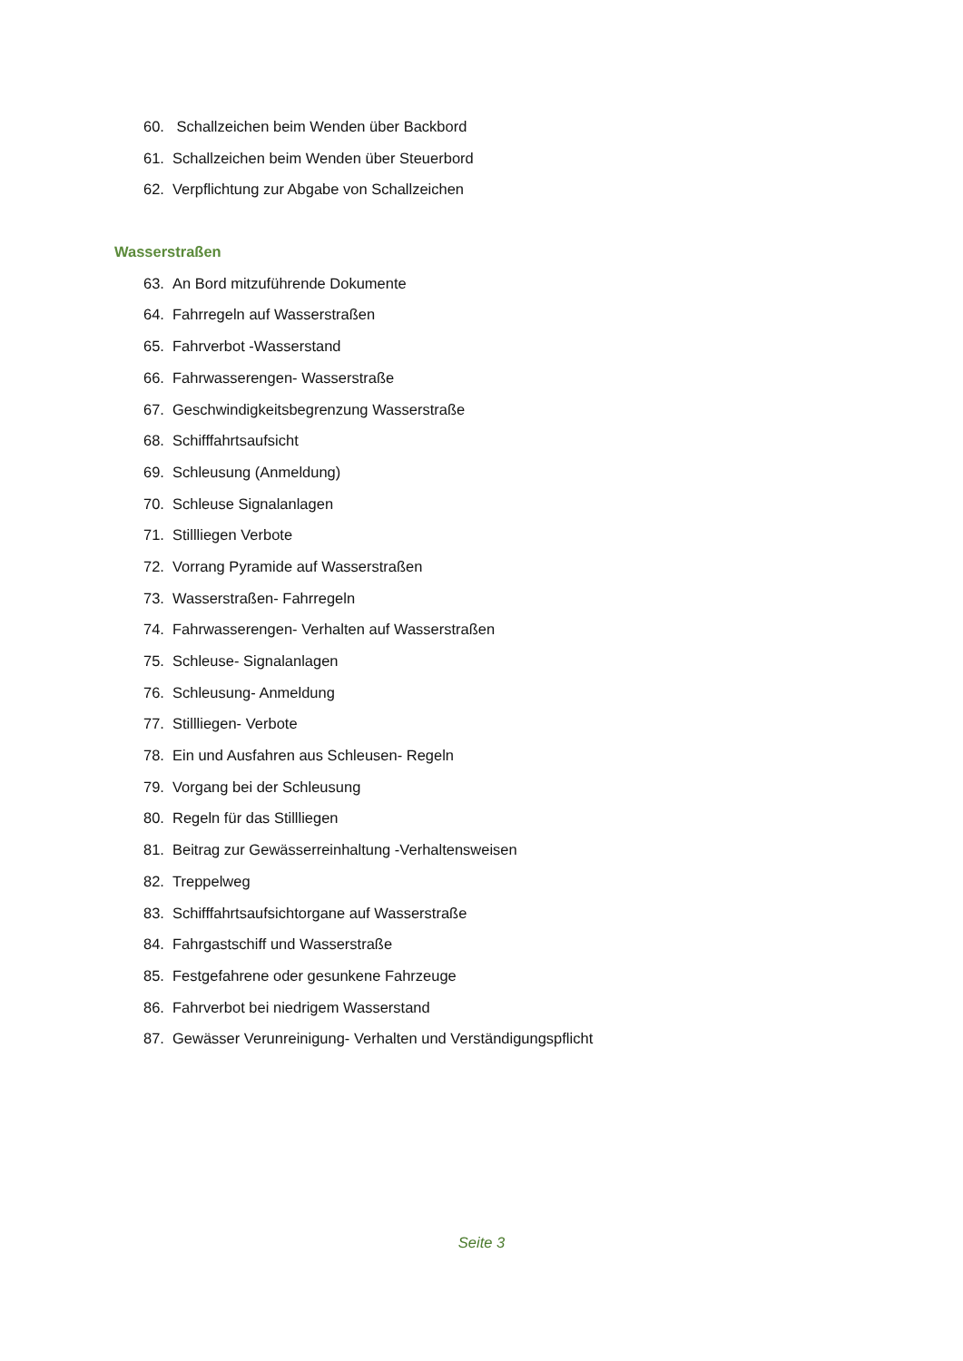60. Schallzeichen beim Wenden über Backbord
61. Schallzeichen beim Wenden über Steuerbord
62. Verpflichtung zur Abgabe von Schallzeichen
Wasserstraßen
63. An Bord mitzuführende Dokumente
64. Fahrregeln auf Wasserstraßen
65. Fahrverbot -Wasserstand
66. Fahrwasserengen- Wasserstraße
67. Geschwindigkeitsbegrenzung Wasserstraße
68. Schifffahrtsaufsicht
69. Schleusung (Anmeldung)
70. Schleuse Signalanlagen
71. Stillliegen Verbote
72. Vorrang Pyramide auf Wasserstraßen
73. Wasserstraßen- Fahrregeln
74. Fahrwasserengen- Verhalten auf Wasserstraßen
75. Schleuse- Signalanlagen
76. Schleusung- Anmeldung
77. Stillliegen- Verbote
78. Ein und Ausfahren aus Schleusen- Regeln
79. Vorgang bei der Schleusung
80. Regeln für das Stillliegen
81. Beitrag zur Gewässerreinhaltung -Verhaltensweisen
82. Treppelweg
83. Schifffahrtsaufsichtorgane auf Wasserstraße
84. Fahrgastschiff und Wasserstraße
85. Festgefahrene oder gesunkene Fahrzeuge
86. Fahrverbot bei niedrigem Wasserstand
87. Gewässer Verunreinigung- Verhalten und Verständigungspflicht
Seite 3